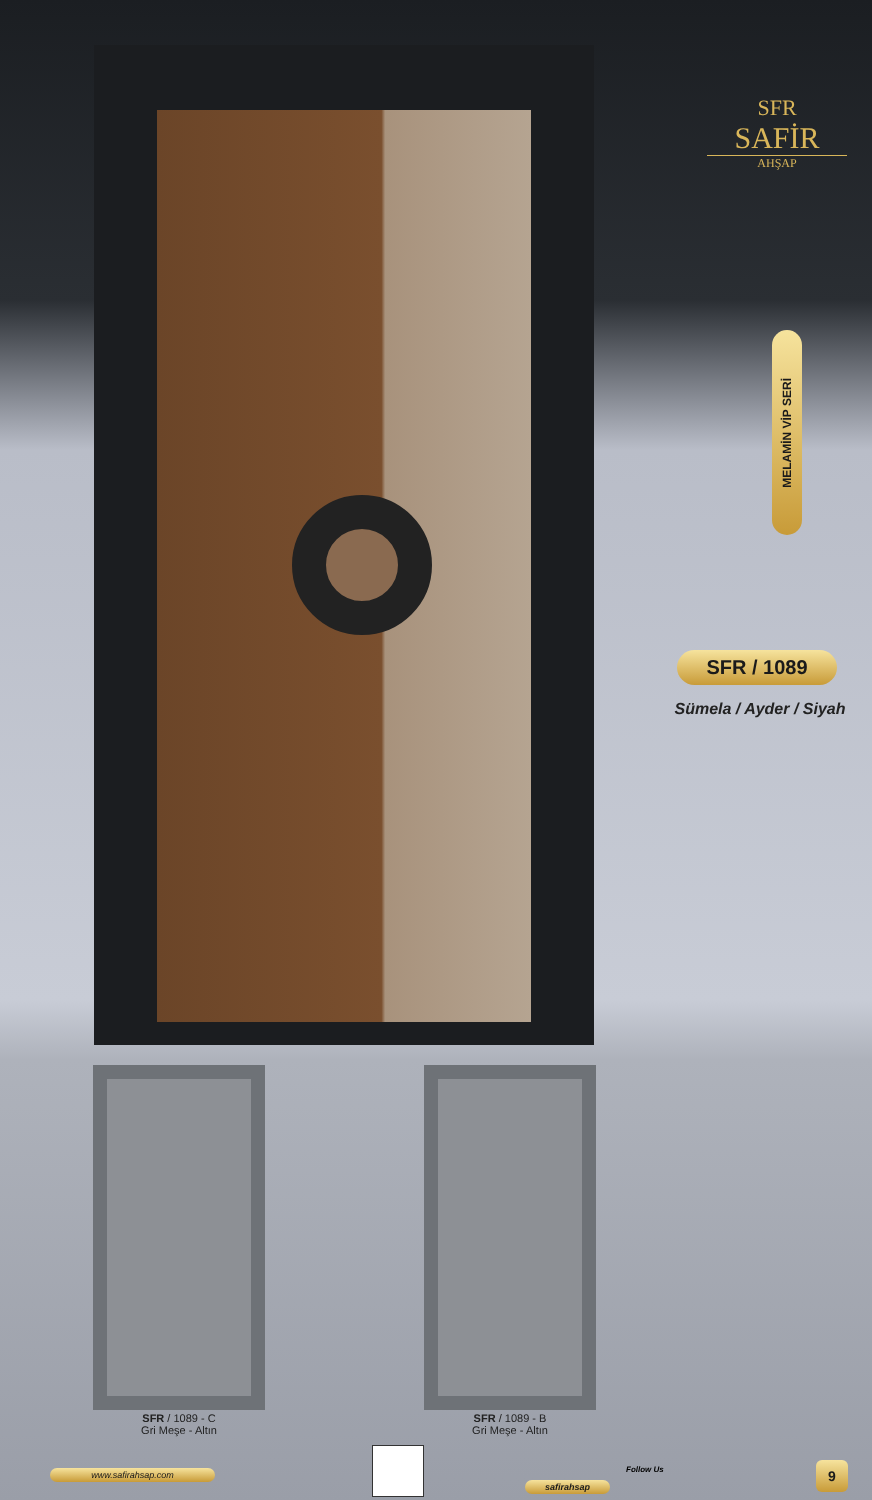SFR
SAFİR
AHŞAP
MELAMİN VİP SERİ
SFR / 1089
Sümela / Ayder / Siyah
SFR / 1089 - C
Gri Meşe - Altın
SFR / 1089 - B
Gri Meşe - Altın
www.safirahsap.com Follow Us
safirahsap
9